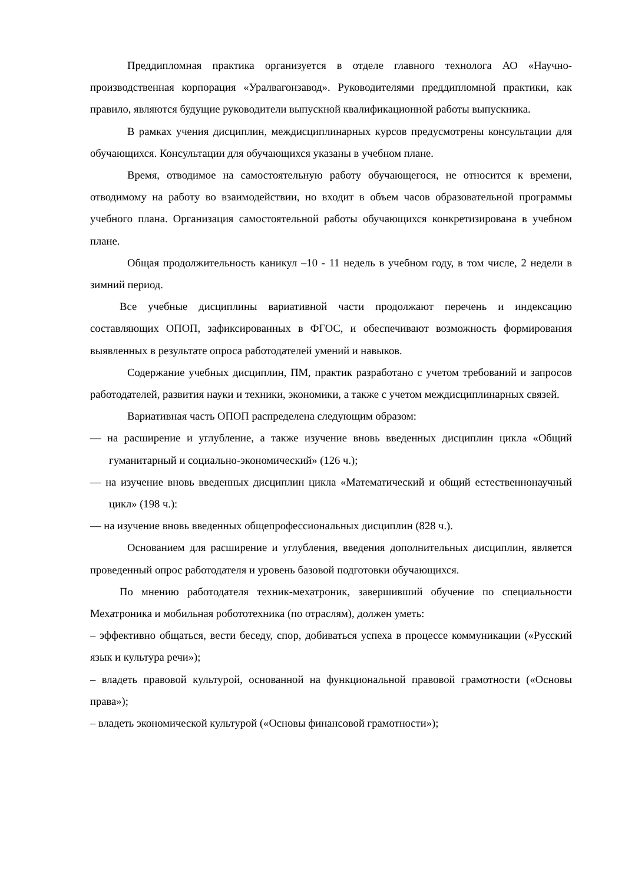Преддипломная практика организуется в отделе главного технолога АО «Научно-производственная корпорация «Уралвагонзавод». Руководителями преддипломной практики, как правило, являются будущие руководители выпускной квалификационной работы выпускника.
В рамках учения дисциплин, междисциплинарных курсов предусмотрены консультации для обучающихся. Консультации для обучающихся указаны в учебном плане.
Время, отводимое на самостоятельную работу обучающегося, не относится к времени, отводимому на работу во взаимодействии, но входит в объем часов образовательной программы учебного плана. Организация самостоятельной работы обучающихся конкретизирована в учебном плане.
Общая продолжительность каникул –10 - 11 недель в учебном году, в том числе, 2 недели в зимний период.
Все учебные дисциплины вариативной части продолжают перечень и индексацию составляющих ОПОП, зафиксированных в ФГОС, и обеспечивают возможность формирования выявленных в результате опроса работодателей умений и навыков.
Содержание учебных дисциплин, ПМ, практик разработано с учетом требований и запросов работодателей, развития науки и техники, экономики, а также с учетом междисциплинарных связей.
Вариативная часть ОПОП распределена следующим образом:
— на расширение и углубление, а также изучение вновь введенных дисциплин цикла «Общий гуманитарный и социально-экономический» (126 ч.);
— на изучение вновь введенных дисциплин цикла «Математический и общий естественнонаучный цикл» (198 ч.):
— на изучение вновь введенных общепрофессиональных дисциплин (828 ч.).
Основанием для расширение и углубления, введения дополнительных дисциплин, является проведенный опрос работодателя и уровень базовой подготовки обучающихся.
По мнению работодателя техник-мехатроник, завершивший обучение по специальности Мехатроника и мобильная робототехника (по отраслям), должен уметь:
– эффективно общаться, вести беседу, спор, добиваться успеха в процессе коммуникации («Русский язык и культура речи»);
– владеть правовой культурой, основанной на функциональной правовой грамотности («Основы права»);
– владеть экономической культурой («Основы финансовой грамотности»);